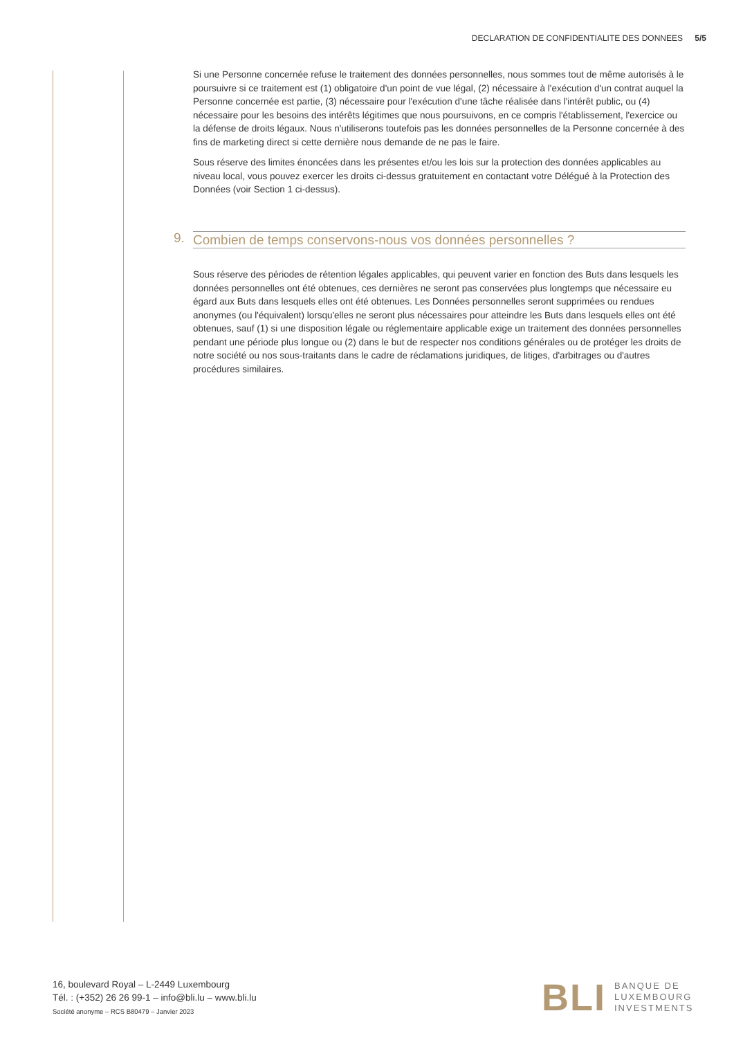DECLARATION DE CONFIDENTIALITE DES DONNEES 5/5
Si une Personne concernée refuse le traitement des données personnelles, nous sommes tout de même autorisés à le poursuivre si ce traitement est (1) obligatoire d'un point de vue légal, (2) nécessaire à l'exécution d'un contrat auquel la Personne concernée est partie, (3) nécessaire pour l'exécution d'une tâche réalisée dans l'intérêt public, ou (4) nécessaire pour les besoins des intérêts légitimes que nous poursuivons, en ce compris l'établissement, l'exercice ou la défense de droits légaux. Nous n'utiliserons toutefois pas les données personnelles de la Personne concernée à des fins de marketing direct si cette dernière nous demande de ne pas le faire.
Sous réserve des limites énoncées dans les présentes et/ou les lois sur la protection des données applicables au niveau local, vous pouvez exercer les droits ci-dessus gratuitement en contactant votre Délégué à la Protection des Données (voir Section 1 ci-dessus).
9. Combien de temps conservons-nous vos données personnelles ?
Sous réserve des périodes de rétention légales applicables, qui peuvent varier en fonction des Buts dans lesquels les données personnelles ont été obtenues, ces dernières ne seront pas conservées plus longtemps que nécessaire eu égard aux Buts dans lesquels elles ont été obtenues. Les Données personnelles seront supprimées ou rendues anonymes (ou l'équivalent) lorsqu'elles ne seront plus nécessaires pour atteindre les Buts dans lesquels elles ont été obtenues, sauf (1) si une disposition légale ou réglementaire applicable exige un traitement des données personnelles pendant une période plus longue ou (2) dans le but de respecter nos conditions générales ou de protéger les droits de notre société ou nos sous-traitants dans le cadre de réclamations juridiques, de litiges, d'arbitrages ou d'autres procédures similaires.
16, boulevard Royal – L-2449 Luxembourg
Tél. : (+352) 26 26 99-1 – info@bli.lu – www.bli.lu
Société anonyme – RCS B80479 – Janvier 2023
BLI
BANQUE DE
LUXEMBOURG
INVESTMENTS